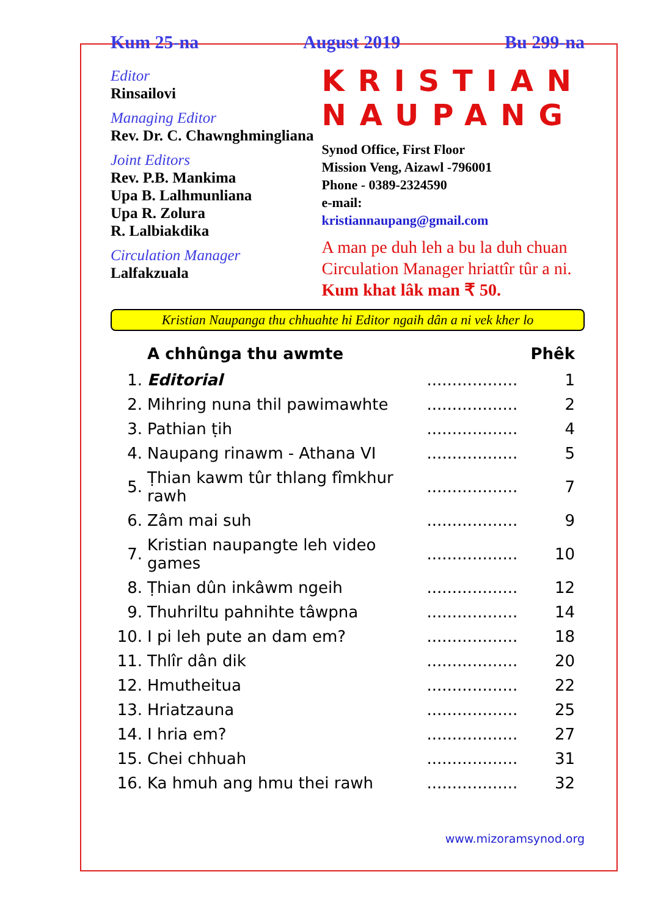Kum 25-na August 2019 Bu 299-na
Editor
Rinsailovi
Managing Editor
Rev. Dr. C. Chawnghmingliana
Joint Editors
Rev. P.B. Mankima
Upa B. Lalhmunliana
Upa R. Zolura
R. Lalbiakdika
Circulation Manager
Lalfakzuala
KRISTIAN NAUPANG
Synod Office, First Floor
Mission Veng, Aizawl -796001
Phone - 0389-2324590
e-mail:
kristiannaupang@gmail.com
A man pe duh leh a bu la duh chuan Circulation Manager hriattîr tûr a ni.
Kum khat lâk man ₹ 50.
Kristian Naupanga thu chhuahte hi Editor ngaih dân a ni vek kher lo
| | A chhûnga thu awmte | | Phêk |
| --- | --- | --- | --- |
| 1. | Editorial | .................. | 1 |
| 2. | Mihring nuna thil pawimawhte | .................. | 2 |
| 3. | Pathian ṭih | .................. | 4 |
| 4. | Naupang rinawm - Athana VI | .................. | 5 |
| 5. | Ṭhian kawm tûr thlang fîmkhur rawh | .................. | 7 |
| 6. | Zâm mai suh | .................. | 9 |
| 7. | Kristian naupangte leh video games | .................. | 10 |
| 8. | Ṭhian dûn inkâwm ngeih | .................. | 12 |
| 9. | Thuhriltu pahnihte tâwpna | .................. | 14 |
| 10. | I pi leh pute an dam em? | .................. | 18 |
| 11. | Thlîr dân dik | .................. | 20 |
| 12. | Hmutheitua | .................. | 22 |
| 13. | Hriatzauna | .................. | 25 |
| 14. | I hria em? | .................. | 27 |
| 15. | Chei chhuah | .................. | 31 |
| 16. | Ka hmuh ang hmu thei rawh | .................. | 32 |
www.mizoramsynod.org